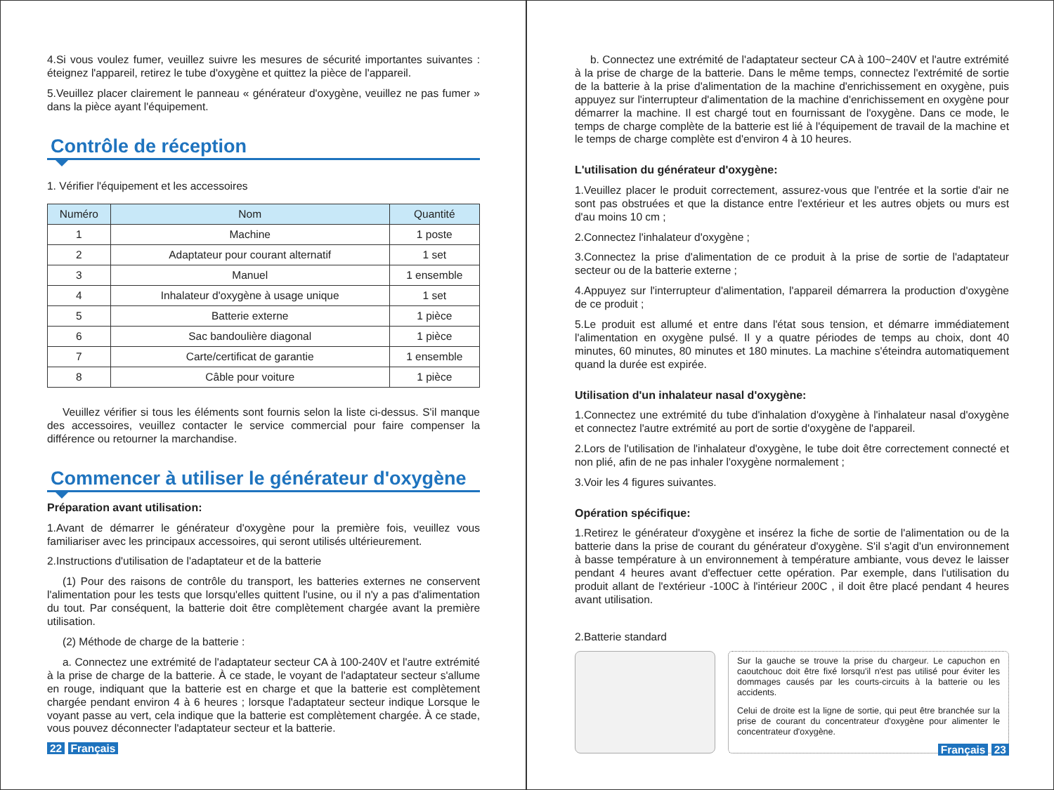4.Si vous voulez fumer, veuillez suivre les mesures de sécurité importantes suivantes : éteignez l'appareil, retirez le tube d'oxygène et quittez la pièce de l'appareil.
5.Veuillez placer clairement le panneau « générateur d'oxygène, veuillez ne pas fumer » dans la pièce ayant l'équipement.
Contrôle de réception
1. Vérifier l'équipement et les accessoires
| Numéro | Nom | Quantité |
| --- | --- | --- |
| 1 | Machine | 1 poste |
| 2 | Adaptateur pour courant alternatif | 1 set |
| 3 | Manuel | 1 ensemble |
| 4 | Inhalateur d'oxygène à usage unique | 1 set |
| 5 | Batterie externe | 1 pièce |
| 6 | Sac bandoulière diagonal | 1 pièce |
| 7 | Carte/certificat de garantie | 1 ensemble |
| 8 | Câble pour voiture | 1 pièce |
Veuillez vérifier si tous les éléments sont fournis selon la liste ci-dessus. S'il manque des accessoires, veuillez contacter le service commercial pour faire compenser la différence ou retourner la marchandise.
Commencer à utiliser le générateur d'oxygène
Préparation avant utilisation:
1.Avant de démarrer le générateur d'oxygène pour la première fois, veuillez vous familiariser avec les principaux accessoires, qui seront utilisés ultérieurement.
2.Instructions d'utilisation de l'adaptateur et de la batterie
(1) Pour des raisons de contrôle du transport, les batteries externes ne conservent l'alimentation pour les tests que lorsqu'elles quittent l'usine, ou il n'y a pas d'alimentation du tout. Par conséquent, la batterie doit être complètement chargée avant la première utilisation.
(2) Méthode de charge de la batterie :
a. Connectez une extrémité de l'adaptateur secteur CA à 100-240V et l'autre extrémité à la prise de charge de la batterie. À ce stade, le voyant de l'adaptateur secteur s'allume en rouge, indiquant que la batterie est en charge et que la batterie est complètement chargée pendant environ 4 à 6 heures ; lorsque l'adaptateur secteur indique Lorsque le voyant passe au vert, cela indique que la batterie est complètement chargée. À ce stade, vous pouvez déconnecter l'adaptateur secteur et la batterie.
22 Français
b. Connectez une extrémité de l'adaptateur secteur CA à 100~240V et l'autre extrémité à la prise de charge de la batterie. Dans le même temps, connectez l'extrémité de sortie de la batterie à la prise d'alimentation de la machine d'enrichissement en oxygène, puis appuyez sur l'interrupteur d'alimentation de la machine d'enrichissement en oxygène pour démarrer la machine. Il est chargé tout en fournissant de l'oxygène. Dans ce mode, le temps de charge complète de la batterie est lié à l'équipement de travail de la machine et le temps de charge complète est d'environ 4 à 10 heures.
L'utilisation du générateur d'oxygène:
1.Veuillez placer le produit correctement, assurez-vous que l'entrée et la sortie d'air ne sont pas obstruées et que la distance entre l'extérieur et les autres objets ou murs est d'au moins 10 cm ;
2.Connectez l'inhalateur d'oxygène ;
3.Connectez la prise d'alimentation de ce produit à la prise de sortie de l'adaptateur secteur ou de la batterie externe ;
4.Appuyez sur l'interrupteur d'alimentation, l'appareil démarrera la production d'oxygène de ce produit ;
5.Le produit est allumé et entre dans l'état sous tension, et démarre immédiatement l'alimentation en oxygène pulsé. Il y a quatre périodes de temps au choix, dont 40 minutes, 60 minutes, 80 minutes et 180 minutes. La machine s'éteindra automatiquement quand la durée est expirée.
Utilisation d'un inhalateur nasal d'oxygène:
1.Connectez une extrémité du tube d'inhalation d'oxygène à l'inhalateur nasal d'oxygène et connectez l'autre extrémité au port de sortie d'oxygène de l'appareil.
2.Lors de l'utilisation de l'inhalateur d'oxygène, le tube doit être correctement connecté et non plié, afin de ne pas inhaler l'oxygène normalement ;
3.Voir les 4 figures suivantes.
Opération spécifique:
1.Retirez le générateur d'oxygène et insérez la fiche de sortie de l'alimentation ou de la batterie dans la prise de courant du générateur d'oxygène. S'il s'agit d'un environnement à basse température à un environnement à température ambiante, vous devez le laisser pendant 4 heures avant d'effectuer cette opération. Par exemple, dans l'utilisation du produit allant de l'extérieur -100C à l'intérieur 200C , il doit être placé pendant 4 heures avant utilisation.
2.Batterie standard
Sur la gauche se trouve la prise du chargeur. Le capuchon en caoutchouc doit être fixé lorsqu'il n'est pas utilisé pour éviter les dommages causés par les courts-circuits à la batterie ou les accidents.
Celui de droite est la ligne de sortie, qui peut être branchée sur la prise de courant du concentrateur d'oxygène pour alimenter le concentrateur d'oxygène.
Français 23